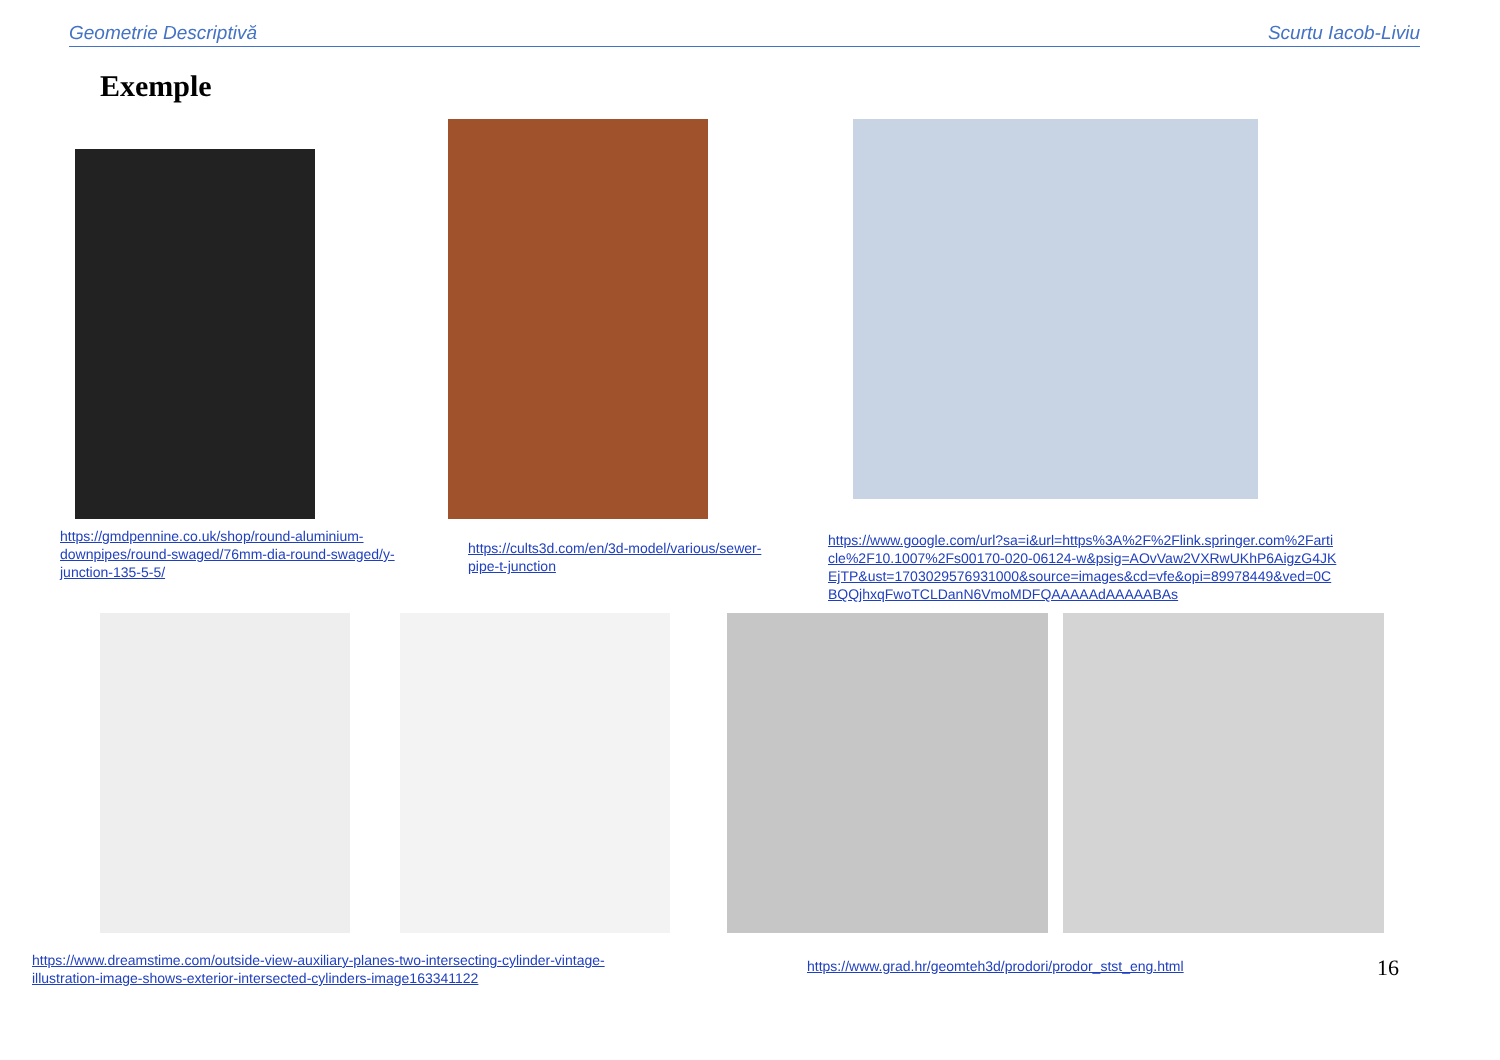Geometrie Descriptivă Scurtu Iacob-Liviu
Exemple
https://gmdpennine.co.uk/shop/round-aluminium-downpipes/round-swaged/76mm-dia-round-swaged/y-junction-135-5-5/
https://cults3d.com/en/3d-model/various/sewer-pipe-t-junction
https://www.google.com/url?sa=i&url=https%3A%2F%2Flink.springer.com%2Farticle%2F10.1007%2Fs00170-020-06124-w&psig=AOvVaw2VXRwUKhP6AigzG4JKEjTP&ust=1703029576931000&source=images&cd=vfe&opi=89978449&ved=0CBQQjhxqFwoTCLDanN6VmoMDFQAAAAAdAAAAABAs
https://www.dreamstime.com/outside-view-auxiliary-planes-two-intersecting-cylinder-vintage-illustration-image-shows-exterior-intersected-cylinders-image163341122 https://www.grad.hr/geomteh3d/prodori/prodor_stst_eng.html 16